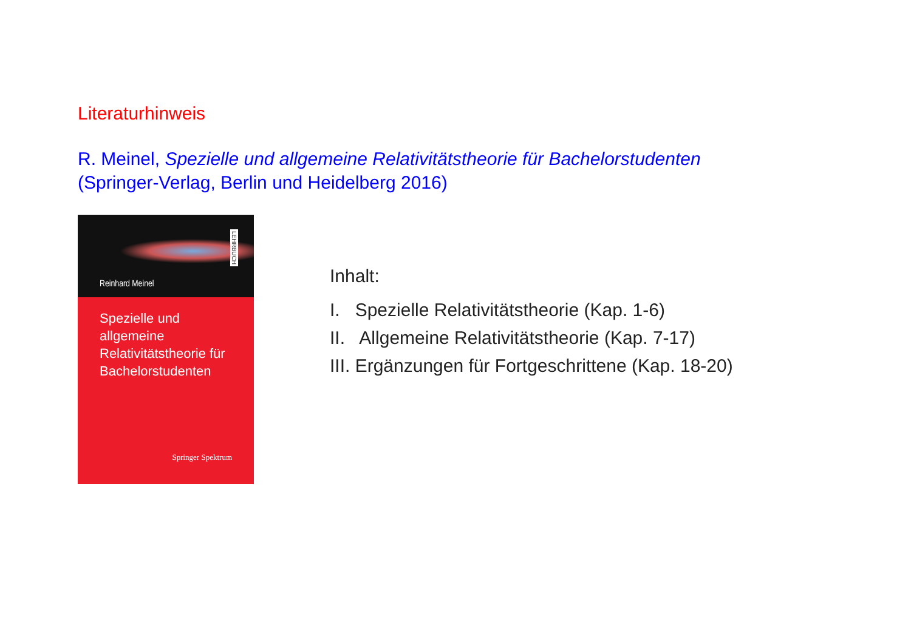Literaturhinweis
R. Meinel, Spezielle und allgemeine Relativitätstheorie für Bachelorstudenten
(Springer-Verlag, Berlin und Heidelberg 2016)
Reinhard Meinel
LEHRBUCH
Spezielle und allgemeine Relativitätstheorie für Bachelorstudenten
Springer Spektrum
Inhalt:
I. Spezielle Relativitätstheorie (Kap. 1-6)
II. Allgemeine Relativitätstheorie (Kap. 7-17)
III. Ergänzungen für Fortgeschrittene (Kap. 18-20)